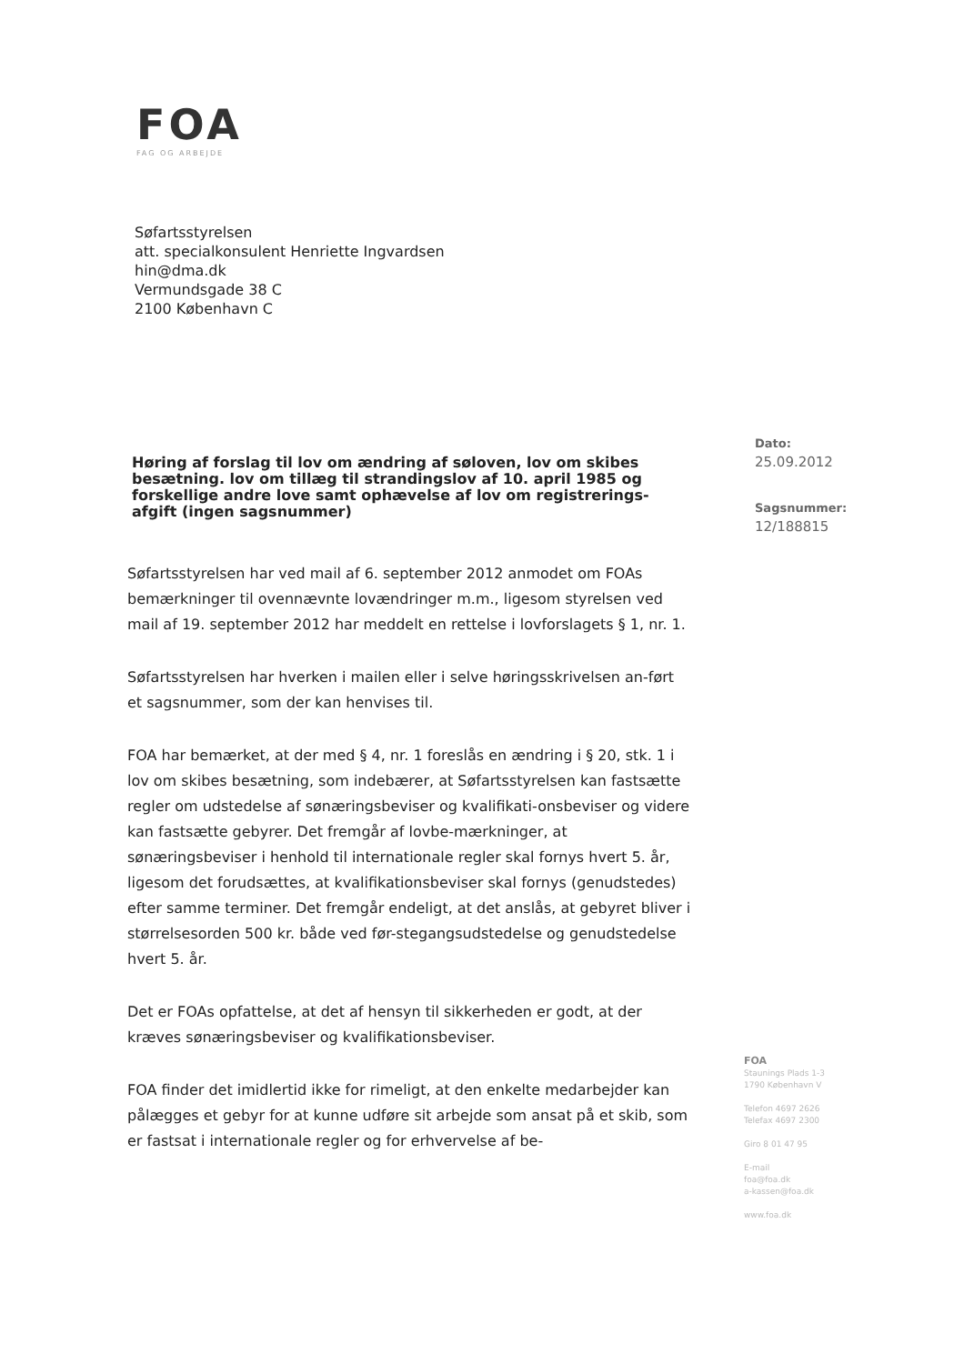FOA
FAG OG ARBEJDE
Søfartsstyrelsen
att. specialkonsulent Henriette Ingvardsen
hin@dma.dk
Vermundsgade 38 C
2100 København C
Høring af forslag til lov om ændring af søloven, lov om skibes besætning. lov om tillæg til strandingslov af 10. april 1985 og forskellige andre love samt ophævelse af lov om registrerings-afgift (ingen sagsnummer)
Søfartsstyrelsen har ved mail af 6. september 2012 anmodet om FOAs bemærkninger til ovennævnte lovændringer m.m., ligesom styrelsen ved mail af 19. september 2012 har meddelt en rettelse i lovforslagets § 1, nr. 1.
Søfartsstyrelsen har hverken i mailen eller i selve høringsskrivelsen an-ført et sagsnummer, som der kan henvises til.
FOA har bemærket, at der med § 4, nr. 1 foreslås en ændring i § 20, stk. 1 i lov om skibes besætning, som indebærer, at Søfartsstyrelsen kan fastsætte regler om udstedelse af sønæringsbeviser og kvalifikati-onsbeviser og videre kan fastsætte gebyrer. Det fremgår af lovbe-mærkninger, at sønæringsbeviser i henhold til internationale regler skal fornys hvert 5. år, ligesom det forudsættes, at kvalifikationsbeviser skal fornys (genudstedes) efter samme terminer. Det fremgår endeligt, at det anslås, at gebyret bliver i størrelsesorden 500 kr. både ved før-stegangsudstedelse og genudstedelse hvert 5. år.
Det er FOAs opfattelse, at det af hensyn til sikkerheden er godt, at der kræves sønæringsbeviser og kvalifikationsbeviser.
FOA finder det imidlertid ikke for rimeligt, at den enkelte medarbejder kan pålægges et gebyr for at kunne udføre sit arbejde som ansat på et skib, som er fastsat i internationale regler og for erhvervelse af be-
Dato:
25.09.2012
Sagsnummer:
12/188815
FOA
Staunings Plads 1-3
1790 København V
Telefon 4697 2626
Telefax 4697 2300
Giro 8 01 47 95
E-mail
foa@foa.dk
a-kassen@foa.dk
www.foa.dk